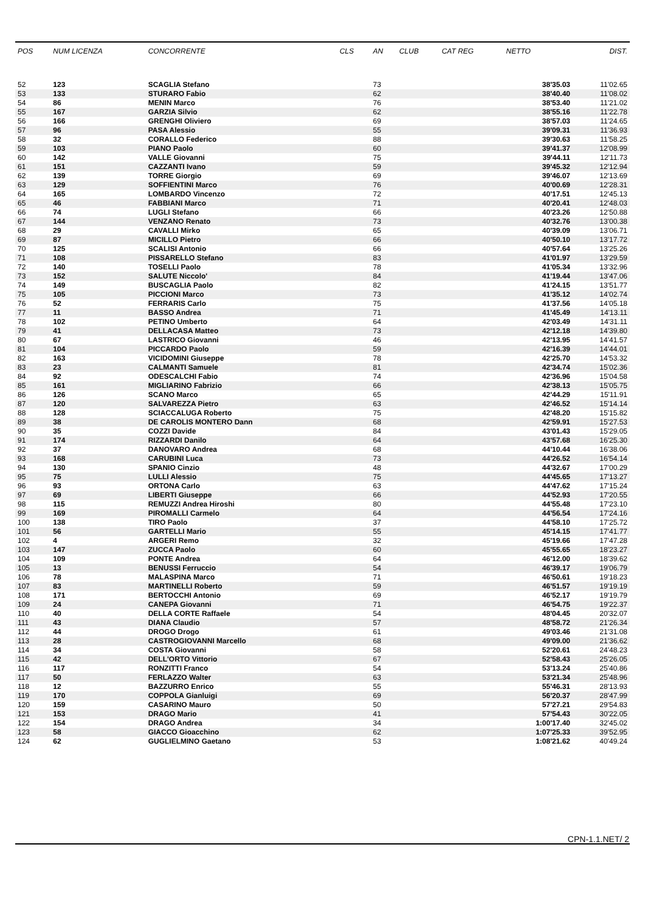| POS | NUM LICENZA | CONCORRENTE | CLS | AN | CLUB | CAT REG | NETTO | DIST. |
| --- | --- | --- | --- | --- | --- | --- | --- | --- |
| 52 | 123 | SCAGLIA Stefano | | 73 | | | 38'35.03 | 11'02.65 |
| 53 | 133 | STURARO Fabio | | 62 | | | 38'40.40 | 11'08.02 |
| 54 | 86 | MENIN Marco | | 76 | | | 38'53.40 | 11'21.02 |
| 55 | 167 | GARZIA Silvio | | 62 | | | 38'55.16 | 11'22.78 |
| 56 | 166 | GRENGHI Oliviero | | 69 | | | 38'57.03 | 11'24.65 |
| 57 | 96 | PASA Alessio | | 55 | | | 39'09.31 | 11'36.93 |
| 58 | 32 | CORALLO Federico | | 88 | | | 39'30.63 | 11'58.25 |
| 59 | 103 | PIANO Paolo | | 60 | | | 39'41.37 | 12'08.99 |
| 60 | 142 | VALLE Giovanni | | 75 | | | 39'44.11 | 12'11.73 |
| 61 | 151 | CAZZANTI Ivano | | 59 | | | 39'45.32 | 12'12.94 |
| 62 | 139 | TORRE Giorgio | | 69 | | | 39'46.07 | 12'13.69 |
| 63 | 129 | SOFFIENTINI Marco | | 76 | | | 40'00.69 | 12'28.31 |
| 64 | 165 | LOMBARDO Vincenzo | | 72 | | | 40'17.51 | 12'45.13 |
| 65 | 46 | FABBIANI Marco | | 71 | | | 40'20.41 | 12'48.03 |
| 66 | 74 | LUGLI Stefano | | 66 | | | 40'23.26 | 12'50.88 |
| 67 | 144 | VENZANO Renato | | 73 | | | 40'32.76 | 13'00.38 |
| 68 | 29 | CAVALLI Mirko | | 65 | | | 40'39.09 | 13'06.71 |
| 69 | 87 | MICILLO Pietro | | 66 | | | 40'50.10 | 13'17.72 |
| 70 | 125 | SCALISI Antonio | | 66 | | | 40'57.64 | 13'25.26 |
| 71 | 108 | PISSARELLO Stefano | | 83 | | | 41'01.97 | 13'29.59 |
| 72 | 140 | TOSELLI Paolo | | 78 | | | 41'05.34 | 13'32.96 |
| 73 | 152 | SALUTE Niccolo' | | 84 | | | 41'19.44 | 13'47.06 |
| 74 | 149 | BUSCAGLIA Paolo | | 82 | | | 41'24.15 | 13'51.77 |
| 75 | 105 | PICCIONI Marco | | 73 | | | 41'35.12 | 14'02.74 |
| 76 | 52 | FERRARIS Carlo | | 75 | | | 41'37.56 | 14'05.18 |
| 77 | 11 | BASSO Andrea | | 71 | | | 41'45.49 | 14'13.11 |
| 78 | 102 | PETINO Umberto | | 64 | | | 42'03.49 | 14'31.11 |
| 79 | 41 | DELLACASA Matteo | | 73 | | | 42'12.18 | 14'39.80 |
| 80 | 67 | LASTRICO Giovanni | | 46 | | | 42'13.95 | 14'41.57 |
| 81 | 104 | PICCARDO Paolo | | 59 | | | 42'16.39 | 14'44.01 |
| 82 | 163 | VICIDOMINI Giuseppe | | 78 | | | 42'25.70 | 14'53.32 |
| 83 | 23 | CALMANTI Samuele | | 81 | | | 42'34.74 | 15'02.36 |
| 84 | 92 | ODESCALCHI Fabio | | 74 | | | 42'36.96 | 15'04.58 |
| 85 | 161 | MIGLIARINO Fabrizio | | 66 | | | 42'38.13 | 15'05.75 |
| 86 | 126 | SCANO Marco | | 65 | | | 42'44.29 | 15'11.91 |
| 87 | 120 | SALVAREZZA Pietro | | 63 | | | 42'46.52 | 15'14.14 |
| 88 | 128 | SCIACCALUGA Roberto | | 75 | | | 42'48.20 | 15'15.82 |
| 89 | 38 | DE CAROLIS MONTERO Dann | | 68 | | | 42'59.91 | 15'27.53 |
| 90 | 35 | COZZI Davide | | 84 | | | 43'01.43 | 15'29.05 |
| 91 | 174 | RIZZARDI Danilo | | 64 | | | 43'57.68 | 16'25.30 |
| 92 | 37 | DANOVARO Andrea | | 68 | | | 44'10.44 | 16'38.06 |
| 93 | 168 | CARUBINI Luca | | 73 | | | 44'26.52 | 16'54.14 |
| 94 | 130 | SPANIO Cinzio | | 48 | | | 44'32.67 | 17'00.29 |
| 95 | 75 | LULLI Alessio | | 75 | | | 44'45.65 | 17'13.27 |
| 96 | 93 | ORTONA Carlo | | 63 | | | 44'47.62 | 17'15.24 |
| 97 | 69 | LIBERTI Giuseppe | | 66 | | | 44'52.93 | 17'20.55 |
| 98 | 115 | REMUZZI Andrea Hiroshi | | 80 | | | 44'55.48 | 17'23.10 |
| 99 | 169 | PIROMALLI Carmelo | | 64 | | | 44'56.54 | 17'24.16 |
| 100 | 138 | TIRO Paolo | | 37 | | | 44'58.10 | 17'25.72 |
| 101 | 56 | GARTELLI Mario | | 55 | | | 45'14.15 | 17'41.77 |
| 102 | 4 | ARGERI Remo | | 32 | | | 45'19.66 | 17'47.28 |
| 103 | 147 | ZUCCA Paolo | | 60 | | | 45'55.65 | 18'23.27 |
| 104 | 109 | PONTE Andrea | | 64 | | | 46'12.00 | 18'39.62 |
| 105 | 13 | BENUSSI Ferruccio | | 54 | | | 46'39.17 | 19'06.79 |
| 106 | 78 | MALASPINA Marco | | 71 | | | 46'50.61 | 19'18.23 |
| 107 | 83 | MARTINELLI Roberto | | 59 | | | 46'51.57 | 19'19.19 |
| 108 | 171 | BERTOCCHI Antonio | | 69 | | | 46'52.17 | 19'19.79 |
| 109 | 24 | CANEPA Giovanni | | 71 | | | 46'54.75 | 19'22.37 |
| 110 | 40 | DELLA CORTE Raffaele | | 54 | | | 48'04.45 | 20'32.07 |
| 111 | 43 | DIANA Claudio | | 57 | | | 48'58.72 | 21'26.34 |
| 112 | 44 | DROGO Drogo | | 61 | | | 49'03.46 | 21'31.08 |
| 113 | 28 | CASTROGIOVANNI Marcello | | 68 | | | 49'09.00 | 21'36.62 |
| 114 | 34 | COSTA Giovanni | | 58 | | | 52'20.61 | 24'48.23 |
| 115 | 42 | DELL'ORTO Vittorio | | 67 | | | 52'58.43 | 25'26.05 |
| 116 | 117 | RONZITTI Franco | | 54 | | | 53'13.24 | 25'40.86 |
| 117 | 50 | FERLAZZO Walter | | 63 | | | 53'21.34 | 25'48.96 |
| 118 | 12 | BAZZURRO Enrico | | 55 | | | 55'46.31 | 28'13.93 |
| 119 | 170 | COPPOLA Gianluigi | | 69 | | | 56'20.37 | 28'47.99 |
| 120 | 159 | CASARINO Mauro | | 50 | | | 57'27.21 | 29'54.83 |
| 121 | 153 | DRAGO Mario | | 41 | | | 57'54.43 | 30'22.05 |
| 122 | 154 | DRAGO Andrea | | 34 | | | 1:00'17.40 | 32'45.02 |
| 123 | 58 | GIACCO Gioacchino | | 62 | | | 1:07'25.33 | 39'52.95 |
| 124 | 62 | GUGLIELMINO Gaetano | | 53 | | | 1:08'21.62 | 40'49.24 |
CPN-1.1.NET/ 2